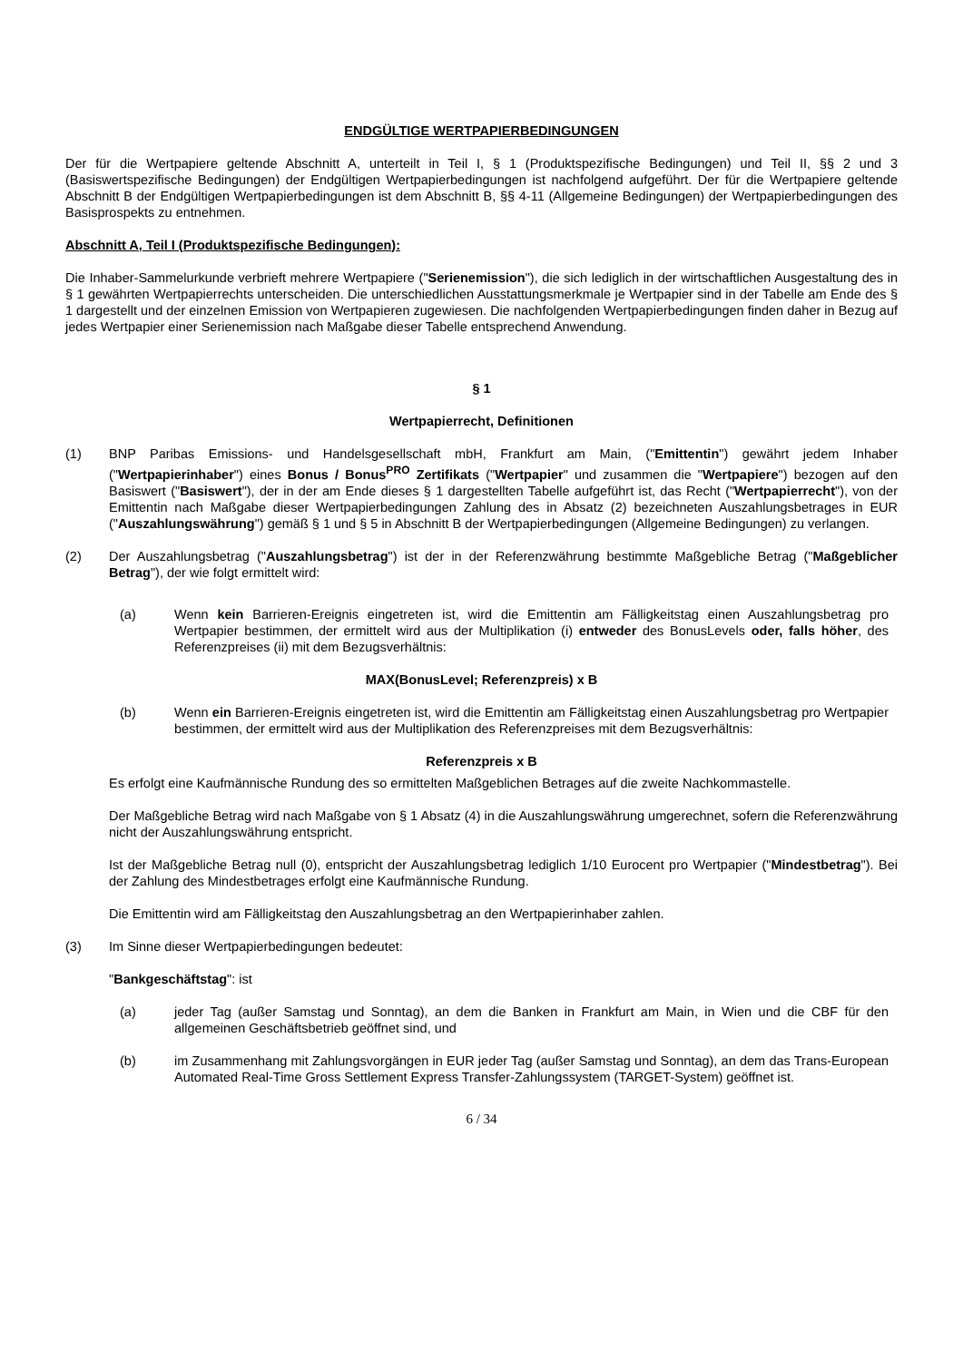ENDGÜLTIGE WERTPAPIERBEDINGUNGEN
Der für die Wertpapiere geltende Abschnitt A, unterteilt in Teil I, § 1 (Produktspezifische Bedingungen) und Teil II, §§ 2 und 3 (Basiswertspezifische Bedingungen) der Endgültigen Wertpapierbedingungen ist nachfolgend aufgeführt. Der für die Wertpapiere geltende Abschnitt B der Endgültigen Wertpapierbedingungen ist dem Abschnitt B, §§ 4-11 (Allgemeine Bedingungen) der Wertpapierbedingungen des Basisprospekts zu entnehmen.
Abschnitt A, Teil I (Produktspezifische Bedingungen):
Die Inhaber-Sammelurkunde verbrieft mehrere Wertpapiere ("Serienemission"), die sich lediglich in der wirtschaftlichen Ausgestaltung des in § 1 gewährten Wertpapierrechts unterscheiden. Die unterschiedlichen Ausstattungsmerkmale je Wertpapier sind in der Tabelle am Ende des § 1 dargestellt und der einzelnen Emission von Wertpapieren zugewiesen. Die nachfolgenden Wertpapierbedingungen finden daher in Bezug auf jedes Wertpapier einer Serienemission nach Maßgabe dieser Tabelle entsprechend Anwendung.
§ 1
Wertpapierrecht, Definitionen
(1) BNP Paribas Emissions- und Handelsgesellschaft mbH, Frankfurt am Main, ("Emittentin") gewährt jedem Inhaber ("Wertpapierinhaber") eines Bonus / Bonus<sup>PRO</sup> Zertifikats ("Wertpapier" und zusammen die "Wertpapiere") bezogen auf den Basiswert ("Basiswert"), der in der am Ende dieses § 1 dargestellten Tabelle aufgeführt ist, das Recht ("Wertpapierrecht"), von der Emittentin nach Maßgabe dieser Wertpapierbedingungen Zahlung des in Absatz (2) bezeichneten Auszahlungsbetrages in EUR ("Auszahlungswährung") gemäß § 1 und § 5 in Abschnitt B der Wertpapierbedingungen (Allgemeine Bedingungen) zu verlangen.
(2) Der Auszahlungsbetrag ("Auszahlungsbetrag") ist der in der Referenzwährung bestimmte Maßgebliche Betrag ("Maßgeblicher Betrag"), der wie folgt ermittelt wird:
(a) Wenn kein Barrieren-Ereignis eingetreten ist, wird die Emittentin am Fälligkeitstag einen Auszahlungsbetrag pro Wertpapier bestimmen, der ermittelt wird aus der Multiplikation (i) entweder des BonusLevels oder, falls höher, des Referenzpreises (ii) mit dem Bezugsverhältnis:
MAX(BonusLevel; Referenzpreis) x B
(b) Wenn ein Barrieren-Ereignis eingetreten ist, wird die Emittentin am Fälligkeitstag einen Auszahlungsbetrag pro Wertpapier bestimmen, der ermittelt wird aus der Multiplikation des Referenzpreises mit dem Bezugsverhältnis:
Referenzpreis x B
Es erfolgt eine Kaufmännische Rundung des so ermittelten Maßgeblichen Betrages auf die zweite Nachkommastelle.
Der Maßgebliche Betrag wird nach Maßgabe von § 1 Absatz (4) in die Auszahlungswährung umgerechnet, sofern die Referenzwährung nicht der Auszahlungswährung entspricht.
Ist der Maßgebliche Betrag null (0), entspricht der Auszahlungsbetrag lediglich 1/10 Eurocent pro Wertpapier ("Mindestbetrag"). Bei der Zahlung des Mindestbetrages erfolgt eine Kaufmännische Rundung.
Die Emittentin wird am Fälligkeitstag den Auszahlungsbetrag an den Wertpapierinhaber zahlen.
(3) Im Sinne dieser Wertpapierbedingungen bedeutet:
"Bankgeschäftstag": ist
(a) jeder Tag (außer Samstag und Sonntag), an dem die Banken in Frankfurt am Main, in Wien und die CBF für den allgemeinen Geschäftsbetrieb geöffnet sind, und
(b) im Zusammenhang mit Zahlungsvorgängen in EUR jeder Tag (außer Samstag und Sonntag), an dem das Trans-European Automated Real-Time Gross Settlement Express Transfer-Zahlungssystem (TARGET-System) geöffnet ist.
6 / 34